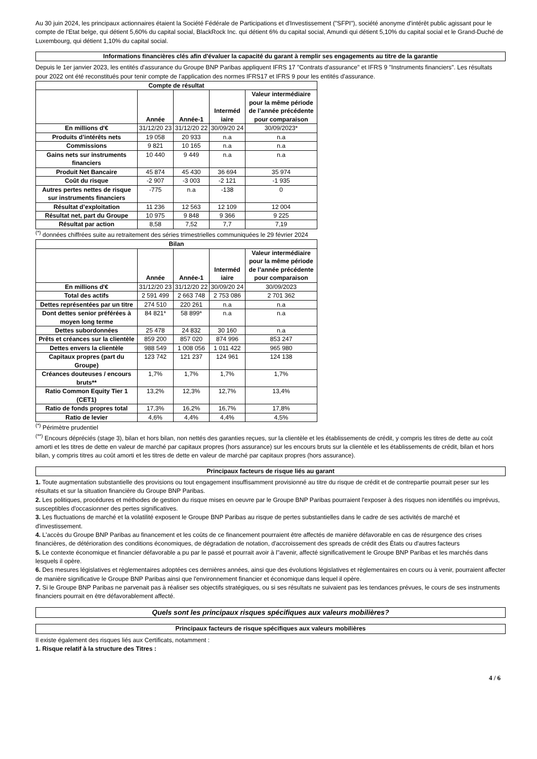Au 30 juin 2024, les principaux actionnaires étaient la Société Fédérale de Participations et d'Investissement ("SFPI"), société anonyme d'intérêt public agissant pour le compte de l'Etat belge, qui détient 5,60% du capital social, BlackRock Inc. qui détient 6% du capital social, Amundi qui détient 5,10% du capital social et le Grand-Duché de Luxembourg, qui détient 1,10% du capital social.
Informations financières clés afin d'évaluer la capacité du garant à remplir ses engagements au titre de la garantie
Depuis le 1er janvier 2023, les entités d'assurance du Groupe BNP Paribas appliquent IFRS 17 "Contrats d'assurance" et IFRS 9 "Instruments financiers". Les résultats pour 2022 ont été reconstitués pour tenir compte de l'application des normes IFRS17 et IFRS 9 pour les entités d'assurance.
| Compte de résultat | | | | |
| --- | --- | --- | --- | --- |
| | Année | Année-1 | Interméd iaire | Valeur intermédiaire pour la même période de l’année précédente pour comparaison |
| En millions d'€ | 31/12/20 23 | 31/12/20 22 | 30/09/20 24 | 30/09/2023* |
| Produits d’intérêts nets | 19 058 | 20 933 | n.a | n.a |
| Commissions | 9 821 | 10 165 | n.a | n.a |
| Gains nets sur instruments financiers | 10 440 | 9 449 | n.a | n.a |
| Produit Net Bancaire | 45 874 | 45 430 | 36 694 | 35 974 |
| Coût du risque | -2 907 | -3 003 | -2 121 | -1 935 |
| Autres pertes nettes de risque sur instruments financiers | -775 | n.a | -138 | 0 |
| Résultat d’exploitation | 11 236 | 12 563 | 12 109 | 12 004 |
| Résultat net, part du Groupe | 10 975 | 9 848 | 9 366 | 9 225 |
| Résultat par action | 8,58 | 7,52 | 7,7 | 7,19 |
<sup>(*)</sup> données chiffrées suite au retraitement des séries trimestrielles communiquées le 29 février 2024
| Bilan | | | | |
| --- | --- | --- | --- | --- |
| | Année | Année-1 | Interméd iaire | Valeur intermédiaire pour la même période de l’année précédente pour comparaison |
| En millions d'€ | 31/12/20 23 | 31/12/20 22 | 30/09/20 24 | 30/09/2023 |
| Total des actifs | 2 591 499 | 2 663 748 | 2 753 086 | 2 701 362 |
| Dettes représentées par un titre | 274 510 | 220 261 | n.a | n.a |
| Dont dettes senior préférées à moyen long terme | 84 821* | 58 899* | n.a | n.a |
| Dettes subordonnées | 25 478 | 24 832 | 30 160 | n.a |
| Prêts et créances sur la clientèle | 859 200 | 857 020 | 874 996 | 853 247 |
| Dettes envers la clientèle | 988 549 | 1 008 056 | 1 011 422 | 965 980 |
| Capitaux propres (part du Groupe) | 123 742 | 121 237 | 124 961 | 124 138 |
| Créances douteuses / encours bruts** | 1,7% | 1,7% | 1,7% | 1,7% |
| Ratio Common Equity Tier 1 (CET1) | 13,2% | 12,3% | 12,7% | 13,4% |
| Ratio de fonds propres total | 17,3% | 16,2% | 16,7% | 17,8% |
| Ratio de levier | 4,6% | 4,4% | 4,4% | 4,5% |
<sup>(*)</sup> Périmètre prudentiel
<sup>(**)</sup> Encours dépréciés (stage 3), bilan et hors bilan, non nettés des garanties reçues, sur la clientèle et les établissements de crédit, y compris les titres de dette au coût amorti et les titres de dette en valeur de marché par capitaux propres (hors assurance) sur les encours bruts sur la clientèle et les établissements de crédit, bilan et hors bilan, y compris titres au coût amorti et les titres de dette en valeur de marché par capitaux propres (hors assurance).
Principaux facteurs de risque liés au garant
1. Toute augmentation substantielle des provisions ou tout engagement insuffisamment provisionné au titre du risque de crédit et de contrepartie pourrait peser sur les résultats et sur la situation financière du Groupe BNP Paribas.
2. Les politiques, procédures et méthodes de gestion du risque mises en oeuvre par le Groupe BNP Paribas pourraient l'exposer à des risques non identifiés ou imprévus, susceptibles d'occasionner des pertes significatives.
3. Les fluctuations de marché et la volatilité exposent le Groupe BNP Paribas au risque de pertes substantielles dans le cadre de ses activités de marché et d'investissement.
4. L'accès du Groupe BNP Paribas au financement et les coûts de ce financement pourraient être affectés de manière défavorable en cas de résurgence des crises financières, de détérioration des conditions économiques, de dégradation de notation, d'accroissement des spreads de crédit des États ou d'autres facteurs
5. Le contexte économique et financier défavorable a pu par le passé et pourrait avoir à l''avenir, affecté significativement le Groupe BNP Paribas et les marchés dans lesquels il opère.
6. Des mesures législatives et règlementaires adoptées ces dernières années, ainsi que des évolutions législatives et règlementaires en cours ou à venir, pourraient affecter de manière significative le Groupe BNP Paribas ainsi que l'environnement financier et économique dans lequel il opère.
7. Si le Groupe BNP Paribas ne parvenait pas à réaliser ses objectifs stratégiques, ou si ses résultats ne suivaient pas les tendances prévues, le cours de ses instruments financiers pourrait en être défavorablement affecté.
Quels sont les principaux risques spécifiques aux valeurs mobilières?
Principaux facteurs de risque spécifiques aux valeurs mobilières
Il existe également des risques liés aux Certificats, notamment :
1. Risque relatif à la structure des Titres :
4 / 6